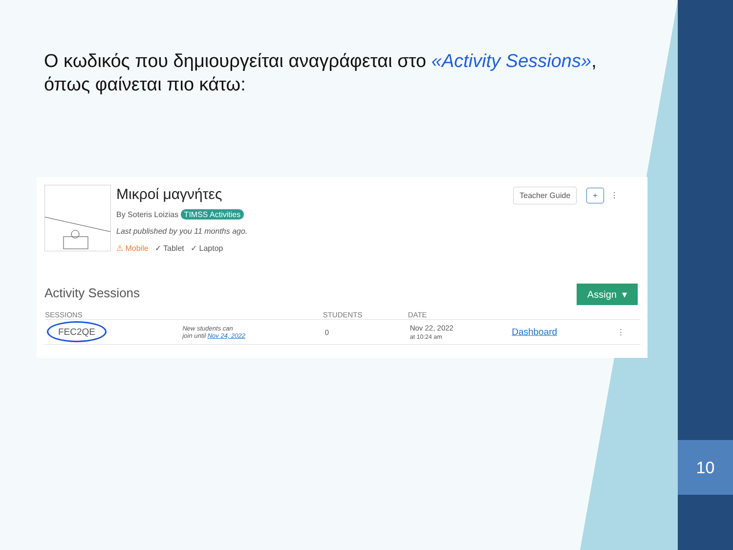10
Ο κωδικός που δημιουργείται αναγράφεται στο «Activity Sessions», όπως φαίνεται πιο κάτω:
Μικροί μαγνήτες
By Soteris Loizias TIMSS Activities
Last published by you 11 months ago.
⚠ Mobile ✓ Tablet ✓ Laptop
Teacher Guide + ⋮
Activity Sessions Assign ▾
| SESSIONS | | STUDENTS | DATE | | |
| --- | --- | --- | --- | --- | --- |
| FEC2QE | New students can join until Nov 24, 2022 | 0 | Nov 22, 2022 at 10:24 am | Dashboard | ⋮ |